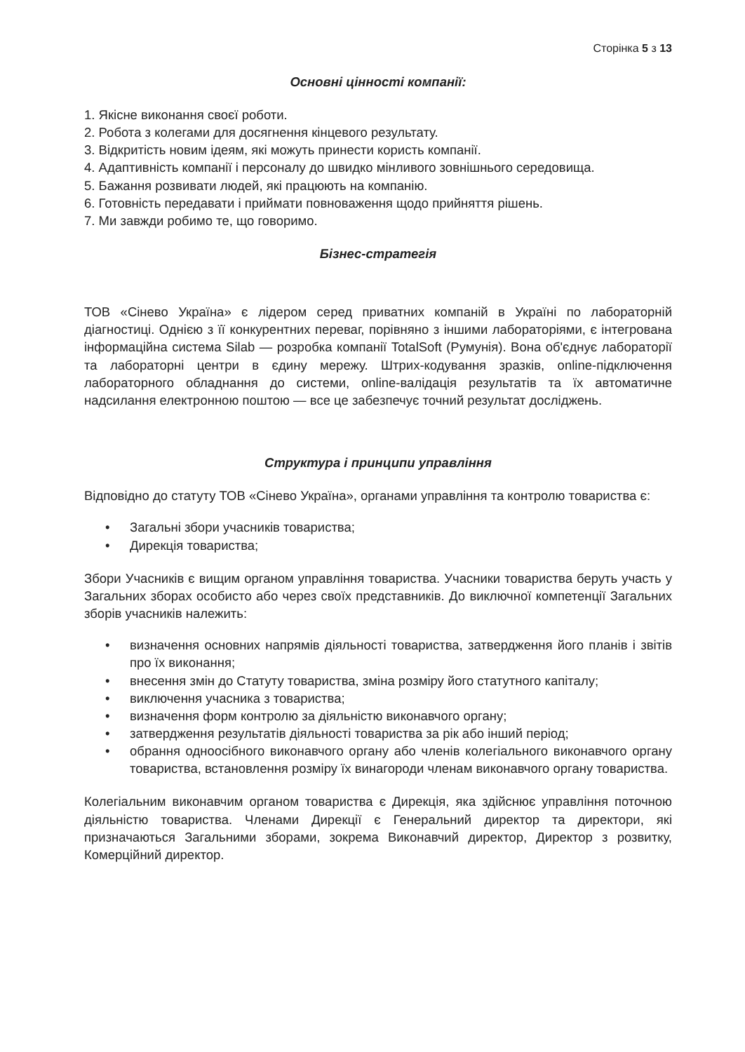Сторінка 5 з 13
Основні цінності компанії:
1. Якісне виконання своєї роботи.
2. Робота з колегами для досягнення кінцевого результату.
3. Відкритість новим ідеям, які можуть принести користь компанії.
4. Адаптивність компанії і персоналу до швидко мінливого зовнішнього середовища.
5. Бажання розвивати людей, які працюють на компанію.
6. Готовність передавати і приймати повноваження щодо прийняття рішень.
7. Ми завжди робимо те, що говоримо.
Бізнес-стратегія
ТОВ «Сінево Україна» є лідером серед приватних компаній в Україні по лабораторній діагностиці. Однією з її конкурентних переваг, порівняно з іншими лабораторіями, є інтегрована інформаційна система Silab — розробка компанії TotalSoft (Румунія). Вона об'єднує лабораторії та лабораторні центри в єдину мережу. Штрих-кодування зразків, online-підключення лабораторного обладнання до системи, online-валідація результатів та їх автоматичне надсилання електронною поштою — все це забезпечує точний результат досліджень.
Структура і принципи управління
Відповідно до статуту ТОВ «Сінево Україна», органами управління та контролю товариства є:
• Загальні збори учасників товариства;
• Дирекція товариства;
Збори Учасників є вищим органом управління товариства. Учасники товариства беруть участь у Загальних зборах особисто або через своїх представників. До виключної компетенції Загальних зборів учасників належить:
• визначення основних напрямів діяльності товариства, затвердження його планів і звітів про їх виконання;
• внесення змін до Статуту товариства, зміна розміру його статутного капіталу;
• виключення учасника з товариства;
• визначення форм контролю за діяльністю виконавчого органу;
• затвердження результатів діяльності товариства за рік або інший період;
• обрання одноосібного виконавчого органу або членів колегіального виконавчого органу товариства, встановлення розміру їх винагороди членам виконавчого органу товариства.
Колегіальним виконавчим органом товариства є Дирекція, яка здійснює управління поточною діяльністю товариства. Членами Дирекції є Генеральний директор та директори, які призначаються Загальними зборами, зокрема Виконавчий директор, Директор з розвитку, Комерційний директор.